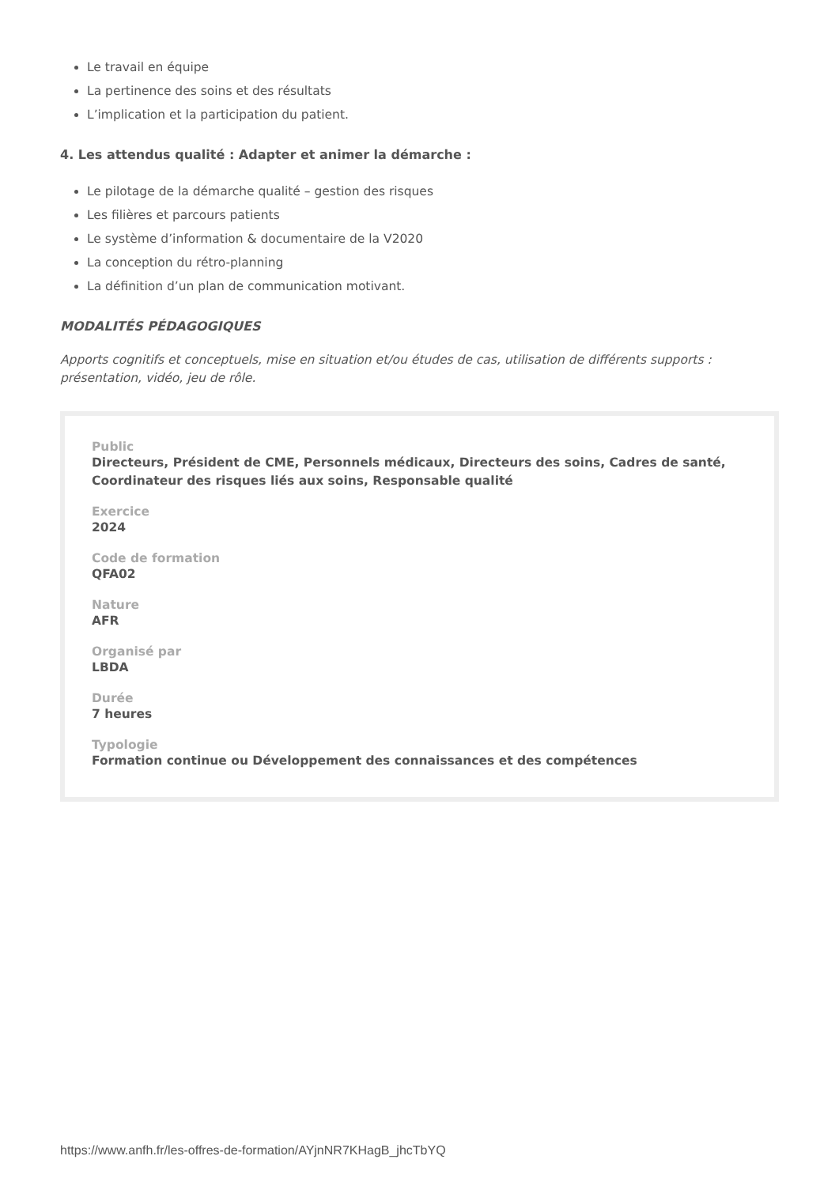Le travail en équipe
La pertinence des soins et des résultats
L’implication et la participation du patient.
4. Les attendus qualité : Adapter et animer la démarche :
Le pilotage de la démarche qualité – gestion des risques
Les filières et parcours patients
Le système d’information & documentaire de la V2020
La conception du rétro-planning
La définition d’un plan de communication motivant.
MODALITÉS PÉDAGOGIQUES
Apports cognitifs et conceptuels, mise en situation et/ou études de cas, utilisation de différents supports : présentation, vidéo, jeu de rôle.
Public
Directeurs, Président de CME, Personnels médicaux, Directeurs des soins, Cadres de santé, Coordinateur des risques liés aux soins, Responsable qualité
Exercice
2024
Code de formation
QFA02
Nature
AFR
Organisé par
LBDA
Durée
7 heures
Typologie
Formation continue ou Développement des connaissances et des compétences
https://www.anfh.fr/les-offres-de-formation/AYjnNR7KHagB_jhcTbYQ